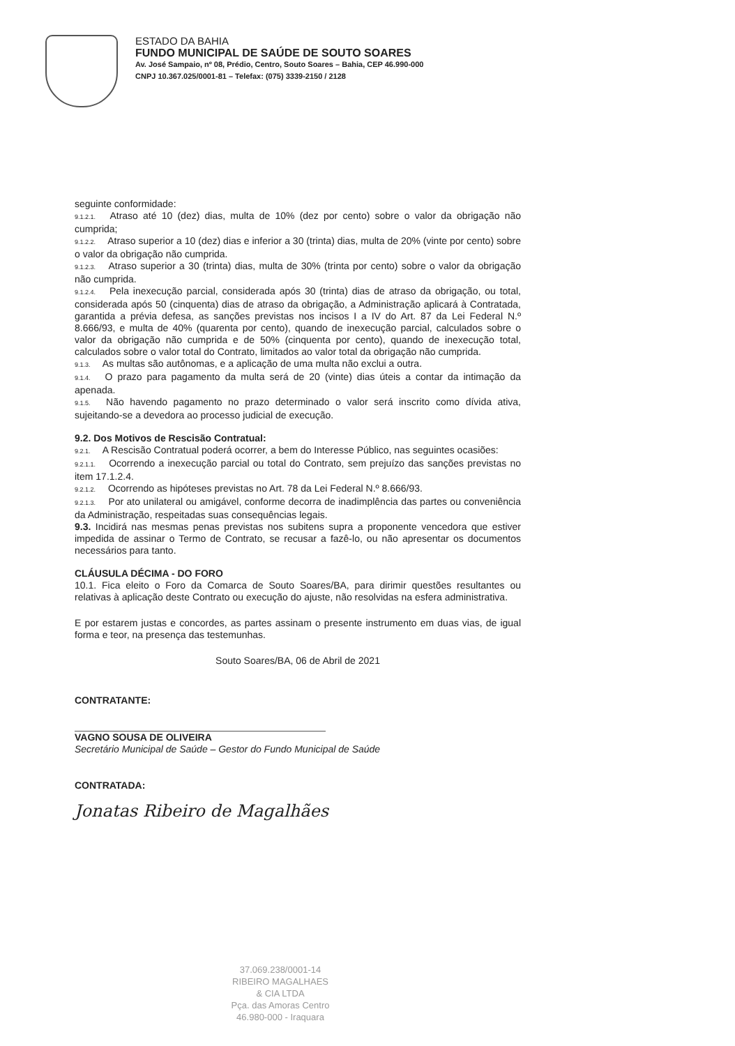ESTADO DA BAHIA
FUNDO MUNICIPAL DE SAÚDE DE SOUTO SOARES
Av. José Sampaio, nº 08, Prédio, Centro, Souto Soares – Bahia, CEP 46.990-000
CNPJ 10.367.025/0001-81 – Telefax: (075) 3339-2150 / 2128
seguinte conformidade:
9.1.2.1. Atraso até 10 (dez) dias, multa de 10% (dez por cento) sobre o valor da obrigação não cumprida;
9.1.2.2. Atraso superior a 10 (dez) dias e inferior a 30 (trinta) dias, multa de 20% (vinte por cento) sobre o valor da obrigação não cumprida.
9.1.2.3. Atraso superior a 30 (trinta) dias, multa de 30% (trinta por cento) sobre o valor da obrigação não cumprida.
9.1.2.4. Pela inexecução parcial, considerada após 30 (trinta) dias de atraso da obrigação, ou total, considerada após 50 (cinquenta) dias de atraso da obrigação, a Administração aplicará à Contratada, garantida a prévia defesa, as sanções previstas nos incisos I a IV do Art. 87 da Lei Federal N.º 8.666/93, e multa de 40% (quarenta por cento), quando de inexecução parcial, calculados sobre o valor da obrigação não cumprida e de 50% (cinquenta por cento), quando de inexecução total, calculados sobre o valor total do Contrato, limitados ao valor total da obrigação não cumprida.
9.1.3. As multas são autônomas, e a aplicação de uma multa não exclui a outra.
9.1.4. O prazo para pagamento da multa será de 20 (vinte) dias úteis a contar da intimação da apenada.
9.1.5. Não havendo pagamento no prazo determinado o valor será inscrito como dívida ativa, sujeitando-se a devedora ao processo judicial de execução.
9.2. Dos Motivos de Rescisão Contratual:
9.2.1. A Rescisão Contratual poderá ocorrer, a bem do Interesse Público, nas seguintes ocasiões:
9.2.1.1. Ocorrendo a inexecução parcial ou total do Contrato, sem prejuízo das sanções previstas no item 17.1.2.4.
9.2.1.2. Ocorrendo as hipóteses previstas no Art. 78 da Lei Federal N.º 8.666/93.
9.2.1.3. Por ato unilateral ou amigável, conforme decorra de inadimplência das partes ou conveniência da Administração, respeitadas suas consequências legais.
9.3. Incidirá nas mesmas penas previstas nos subitens supra a proponente vencedora que estiver impedida de assinar o Termo de Contrato, se recusar a fazê-lo, ou não apresentar os documentos necessários para tanto.
CLÁUSULA DÉCIMA - DO FORO
10.1. Fica eleito o Foro da Comarca de Souto Soares/BA, para dirimir questões resultantes ou relativas à aplicação deste Contrato ou execução do ajuste, não resolvidas na esfera administrativa.
E por estarem justas e concordes, as partes assinam o presente instrumento em duas vias, de igual forma e teor, na presença das testemunhas.
Souto Soares/BA, 06 de Abril de 2021
CONTRATANTE:
VAGNO SOUSA DE OLIVEIRA
Secretário Municipal de Saúde – Gestor do Fundo Municipal de Saúde
CONTRATADA:
Jonatas Ribeiro de Magalhães
37.069.238/0001-14
RIBEIRO MAGALHAES
& CIA LTDA
Pça. das Amoras Centro
46.980-000 - Iraquara